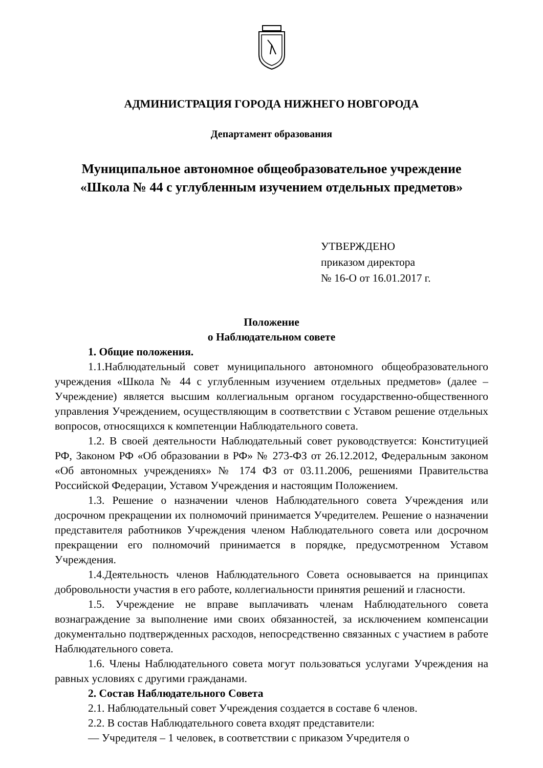АДМИНИСТРАЦИЯ ГОРОДА НИЖНЕГО НОВГОРОДА
Департамент образования
Муниципальное автономное общеобразовательное учреждение
«Школа № 44 с углубленным изучением отдельных предметов»
УТВЕРЖДЕНО
приказом директора
№ 16-О от 16.01.2017 г.
Положение
о Наблюдательном совете
1. Общие положения.
1.1.Наблюдательный совет муниципального автономного общеобразовательного учреждения «Школа № 44 с углубленным изучением отдельных предметов» (далее – Учреждение) является высшим коллегиальным органом государственно-общественного управления Учреждением, осуществляющим в соответствии с Уставом решение отдельных вопросов, относящихся к компетенции Наблюдательного совета.
1.2. В своей деятельности Наблюдательный совет руководствуется: Конституцией РФ, Законом РФ «Об образовании в РФ» № 273-ФЗ от 26.12.2012, Федеральным законом «Об автономных учреждениях» № 174 ФЗ от 03.11.2006, решениями Правительства Российской Федерации, Уставом Учреждения и настоящим Положением.
1.3. Решение о назначении членов Наблюдательного совета Учреждения или досрочном прекращении их полномочий принимается Учредителем. Решение о назначении представителя работников Учреждения членом Наблюдательного совета или досрочном прекращении его полномочий принимается в порядке, предусмотренном Уставом Учреждения.
1.4.Деятельность членов Наблюдательного Совета основывается на принципах добровольности участия в его работе, коллегиальности принятия решений и гласности.
1.5. Учреждение не вправе выплачивать членам Наблюдательного совета вознаграждение за выполнение ими своих обязанностей, за исключением компенсации документально подтвержденных расходов, непосредственно связанных с участием в работе Наблюдательного совета.
1.6. Члены Наблюдательного совета могут пользоваться услугами Учреждения на равных условиях с другими гражданами.
2. Состав Наблюдательного Совета
2.1. Наблюдательный совет Учреждения создается в составе 6 членов.
2.2. В состав Наблюдательного совета входят представители:
— Учредителя – 1 человек, в соответствии с приказом Учредителя о